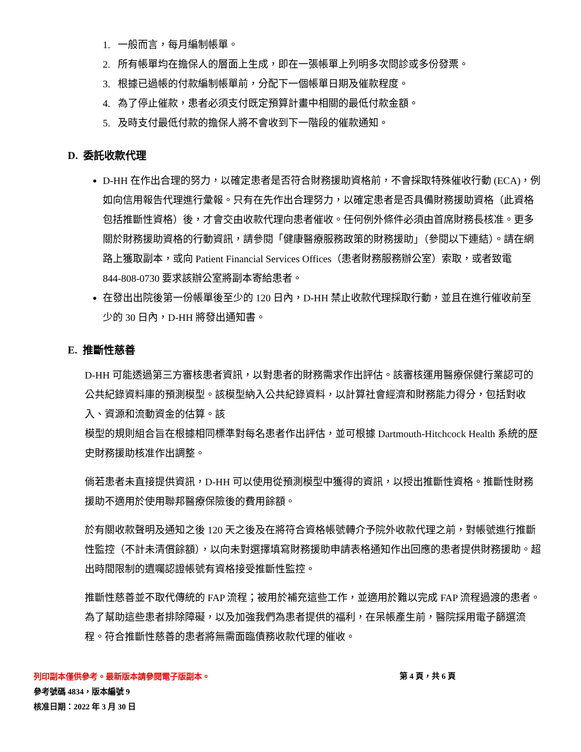1. 一般而言，每月編制帳單。
2. 所有帳單均在擔保人的層面上生成，即在一張帳單上列明多次問診或多份發票。
3. 根據已過帳的付款編制帳單前，分配下一個帳單日期及催款程度。
4. 為了停止催款，患者必須支付既定預算計畫中相關的最低付款金額。
5. 及時支付最低付款的擔保人將不會收到下一階段的催款通知。
D. 委託收款代理
D-HH 在作出合理的努力，以確定患者是否符合財務援助資格前，不會採取特殊催收行動 (ECA)，例如向信用報告代理進行彙報。只有在先作出合理努力，以確定患者是否具備財務援助資格（此資格包括推斷性資格）後，才會交由收款代理向患者催收。任何例外條件必須由首席財務長核准。更多關於財務援助資格的行動資訊，請參閱「健康醫療服務政策的財務援助」（參閱以下連結）。請在網路上獲取副本，或向 Patient Financial Services Offices（患者財務服務辦公室）索取，或者致電
844-808-0730 要求該辦公室將副本寄給患者。
在發出出院後第一份帳單後至少的 120 日內，D-HH 禁止收款代理採取行動，並且在進行催收前至少的 30 日內，D-HH 將發出通知書。
E. 推斷性慈善
D-HH 可能透過第三方審核患者資訊，以對患者的財務需求作出評估。該審核運用醫療保健行業認可的公共紀錄資料庫的預測模型。該模型納入公共紀錄資料，以計算社會經濟和財務能力得分，包括對收入、資源和流動資金的估算。該
模型的規則組合旨在根據相同標準對每名患者作出評估，並可根據 Dartmouth-Hitchcock Health 系統的歷史財務援助核准作出調整。
倘若患者未直接提供資訊，D-HH 可以使用從預測模型中獲得的資訊，以授出推斷性資格。推斷性財務援助不適用於使用聯邦醫療保險後的費用餘額。
於有關收款聲明及通知之後 120 天之後及在將符合資格帳號轉介予院外收款代理之前，對帳號進行推斷性監控（不計未清償餘額），以向未對選擇填寫財務援助申請表格通知作出回應的患者提供財務援助。超出時間限制的遺囑認證帳號有資格接受推斷性監控。
推斷性慈善並不取代傳統的 FAP 流程；被用於補充這些工作，並適用於難以完成 FAP 流程過渡的患者。為了幫助這些患者排除障礙，以及加強我們為患者提供的福利，在呆帳產生前，醫院採用電子篩選流程。符合推斷性慈善的患者將無需面臨債務收款代理的催收。
列印副本僅供參考。最新版本請參閱電子版副本。
參考號碼 4834，版本編號 9
核准日期：2022 年 3 月 30 日
第 4 頁，共 6 頁